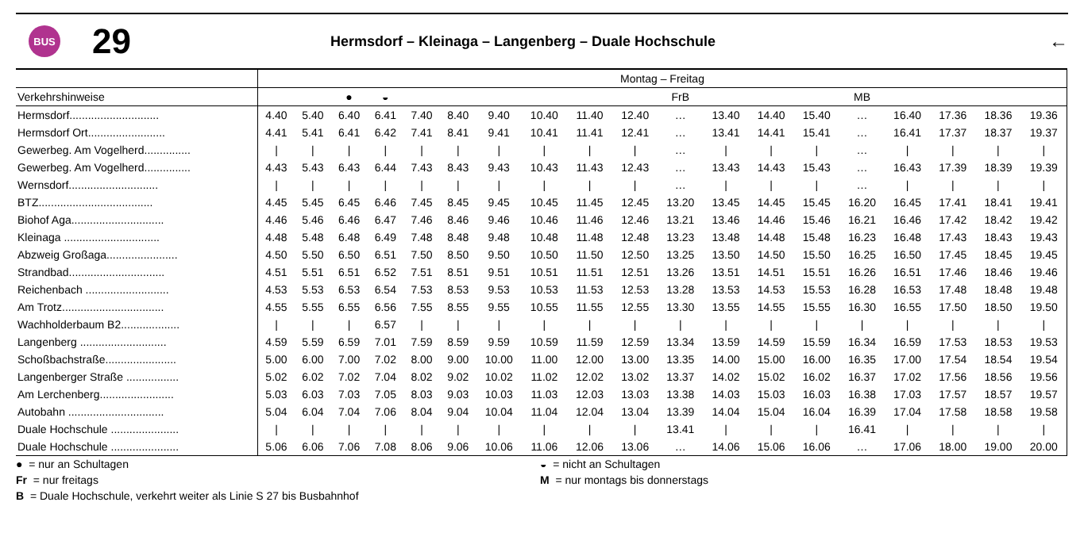BUS
29
Hermsdorf – Kleinaga – Langenberg – Duale Hochschule
←
| | Montag – Freitag | | | | | | | | | | | | | | | | | | |
| Verkehrshinweise | | | ● | ◒ | | | | | | | FrB | | | | MB | | | | |
| Hermsdorf............................. | 4.40 | 5.40 | 6.40 | 6.41 | 7.40 | 8.40 | 9.40 | 10.40 | 11.40 | 12.40 | … | 13.40 | 14.40 | 15.40 | … | 16.40 | 17.36 | 18.36 | 19.36 |
| Hermsdorf Ort......................... | 4.41 | 5.41 | 6.41 | 6.42 | 7.41 | 8.41 | 9.41 | 10.41 | 11.41 | 12.41 | … | 13.41 | 14.41 | 15.41 | … | 16.41 | 17.37 | 18.37 | 19.37 |
| Gewerbeg. Am Vogelherd............... | / | / | / | / | / | / | / | / | / | / | … | / | / | / | … | / | / | / | / |
| Gewerbeg. Am Vogelherd............... | 4.43 | 5.43 | 6.43 | 6.44 | 7.43 | 8.43 | 9.43 | 10.43 | 11.43 | 12.43 | … | 13.43 | 14.43 | 15.43 | … | 16.43 | 17.39 | 18.39 | 19.39 |
| Wernsdorf............................. | / | / | / | / | / | / | / | / | / | / | … | / | / | / | … | / | / | / | / |
| BTZ..................................... | 4.45 | 5.45 | 6.45 | 6.46 | 7.45 | 8.45 | 9.45 | 10.45 | 11.45 | 12.45 | 13.20 | 13.45 | 14.45 | 15.45 | 16.20 | 16.45 | 17.41 | 18.41 | 19.41 |
| Biohof Aga.............................. | 4.46 | 5.46 | 6.46 | 6.47 | 7.46 | 8.46 | 9.46 | 10.46 | 11.46 | 12.46 | 13.21 | 13.46 | 14.46 | 15.46 | 16.21 | 16.46 | 17.42 | 18.42 | 19.42 |
| Kleinaga ............................... | 4.48 | 5.48 | 6.48 | 6.49 | 7.48 | 8.48 | 9.48 | 10.48 | 11.48 | 12.48 | 13.23 | 13.48 | 14.48 | 15.48 | 16.23 | 16.48 | 17.43 | 18.43 | 19.43 |
| Abzweig Großaga....................... | 4.50 | 5.50 | 6.50 | 6.51 | 7.50 | 8.50 | 9.50 | 10.50 | 11.50 | 12.50 | 13.25 | 13.50 | 14.50 | 15.50 | 16.25 | 16.50 | 17.45 | 18.45 | 19.45 |
| Strandbad............................... | 4.51 | 5.51 | 6.51 | 6.52 | 7.51 | 8.51 | 9.51 | 10.51 | 11.51 | 12.51 | 13.26 | 13.51 | 14.51 | 15.51 | 16.26 | 16.51 | 17.46 | 18.46 | 19.46 |
| Reichenbach ........................... | 4.53 | 5.53 | 6.53 | 6.54 | 7.53 | 8.53 | 9.53 | 10.53 | 11.53 | 12.53 | 13.28 | 13.53 | 14.53 | 15.53 | 16.28 | 16.53 | 17.48 | 18.48 | 19.48 |
| Am Trotz................................. | 4.55 | 5.55 | 6.55 | 6.56 | 7.55 | 8.55 | 9.55 | 10.55 | 11.55 | 12.55 | 13.30 | 13.55 | 14.55 | 15.55 | 16.30 | 16.55 | 17.50 | 18.50 | 19.50 |
| Wachholderbaum B2................... | / | / | / | 6.57 | / | / | / | / | / | / | / | / | / | / | / | / | / | / | / |
| Langenberg ............................ | 4.59 | 5.59 | 6.59 | 7.01 | 7.59 | 8.59 | 9.59 | 10.59 | 11.59 | 12.59 | 13.34 | 13.59 | 14.59 | 15.59 | 16.34 | 16.59 | 17.53 | 18.53 | 19.53 |
| Schoßbachstraße....................... | 5.00 | 6.00 | 7.00 | 7.02 | 8.00 | 9.00 | 10.00 | 11.00 | 12.00 | 13.00 | 13.35 | 14.00 | 15.00 | 16.00 | 16.35 | 17.00 | 17.54 | 18.54 | 19.54 |
| Langenberger Straße ................. | 5.02 | 6.02 | 7.02 | 7.04 | 8.02 | 9.02 | 10.02 | 11.02 | 12.02 | 13.02 | 13.37 | 14.02 | 15.02 | 16.02 | 16.37 | 17.02 | 17.56 | 18.56 | 19.56 |
| Am Lerchenberg........................ | 5.03 | 6.03 | 7.03 | 7.05 | 8.03 | 9.03 | 10.03 | 11.03 | 12.03 | 13.03 | 13.38 | 14.03 | 15.03 | 16.03 | 16.38 | 17.03 | 17.57 | 18.57 | 19.57 |
| Autobahn ............................... | 5.04 | 6.04 | 7.04 | 7.06 | 8.04 | 9.04 | 10.04 | 11.04 | 12.04 | 13.04 | 13.39 | 14.04 | 15.04 | 16.04 | 16.39 | 17.04 | 17.58 | 18.58 | 19.58 |
| Duale Hochschule ...................... | / | / | / | / | / | / | / | / | / | / | 13.41 | / | / | / | 16.41 | / | / | / | / |
| Duale Hochschule ...................... | 5.06 | 6.06 | 7.06 | 7.08 | 8.06 | 9.06 | 10.06 | 11.06 | 12.06 | 13.06 | … | 14.06 | 15.06 | 16.06 | … | 17.06 | 18.00 | 19.00 | 20.00 |
● = nur an Schultagen
◒ = nicht an Schultagen
Fr = nur freitags
M = nur montags bis donnerstags
B = Duale Hochschule, verkehrt weiter als Linie S 27 bis Busbahnhof